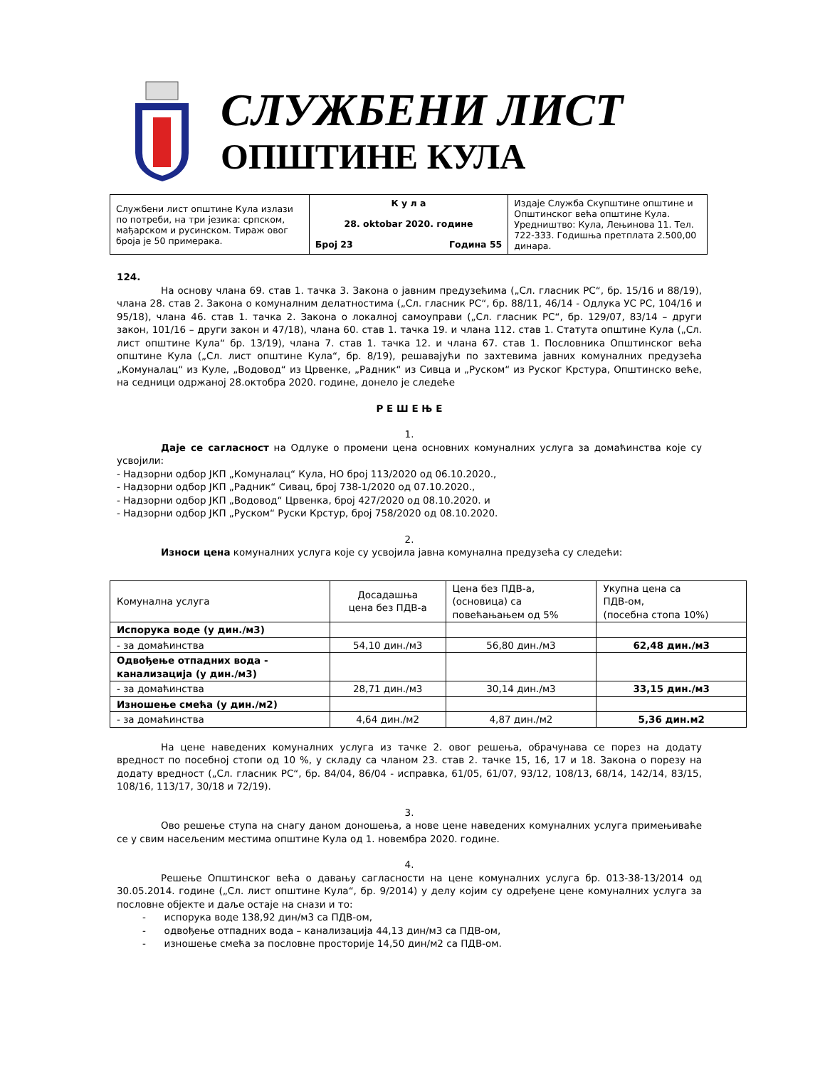СЛУЖБЕНИ ЛИСТ
ОПШТИНЕ КУЛА
| Службени лист општине Кула излази по потреби, на три језика: српском, мађарском и русинском. Тираж овог броја је 50 примерака. | К у л а 28. oktobar 2020. године Број 23 Година 55 | Издаје Служба Скупштине општине и Општинског већа општине Кула. Уредништво: Кула, Лењинова 11. Тел. 722-333. Годишња претплата 2.500,00 динара. |
124.
На основу члана 69. став 1. тачка 3. Закона о јавним предузећима („Сл. гласник РС“, бр. 15/16 и 88/19), члана 28. став 2. Закона о комуналним делатностима („Сл. гласник РС“, бр. 88/11, 46/14 - Одлука УС РС, 104/16 и 95/18), члана 46. став 1. тачка 2. Закона о локалној самоуправи („Сл. гласник РС“, бр. 129/07, 83/14 – други закон, 101/16 – други закон и 47/18), члана 60. став 1. тачка 19. и члана 112. став 1. Статута општине Кула („Сл. лист општине Кула“ бр. 13/19), члана 7. став 1. тачка 12. и члана 67. став 1. Пословника Општинског већа општине Кула („Сл. лист општине Кула“, бр. 8/19), решавајући по захтевима јавних комуналних предузећа „Комуналац“ из Куле, „Водовод“ из Црвенке, „Радник“ из Сивца и „Руском“ из Руског Крстура, Општинско веће, на седници одржаној 28.октобра 2020. године, донело је следеће
Р Е Ш Е Њ Е
1.
Даје се сагласност на Одлуке о промени цена основних комуналних услуга за домаћинства које су усвојили:
- Надзорни одбор ЈКП „Комуналац“ Кула, НО број 113/2020 од 06.10.2020.,
- Надзорни одбор ЈКП „Радник“ Сивац, број 738-1/2020 од 07.10.2020.,
- Надзорни одбор ЈКП „Водовод“ Црвенка, број 427/2020 од 08.10.2020. и
- Надзорни одбор ЈКП „Руском“ Руски Крстур, број 758/2020 од 08.10.2020.
2.
Износи цена комуналних услуга које су усвојила јавна комунална предузећа су следећи:
| Комунална услуга | Досадашња цена без ПДВ-а | Цена без ПДВ-а, (основица) са повећањањем од 5% | Укупна цена са ПДВ-ом, (посебна стопа 10%) |
| --- | --- | --- | --- |
| Испорука воде (у дин./м3) | | | |
| - за домаћинства | 54,10 дин./м3 | 56,80 дин./м3 | 62,48 дин./м3 |
| Одвођење отпадних вода - канализација (у дин./м3) | | | |
| - за домаћинства | 28,71 дин./м3 | 30,14 дин./м3 | 33,15 дин./м3 |
| Изношење смећа (у дин./м2) | | | |
| - за домаћинства | 4,64 дин./м2 | 4,87 дин./м2 | 5,36 дин.м2 |
На цене наведених комуналних услуга из тачке 2. овог решења, обрачунава се порез на додату вредност по посебној стопи од 10 %, у складу са чланом 23. став 2. тачке 15, 16, 17 и 18. Закона о порезу на додату вредност („Сл. гласник РС“, бр. 84/04, 86/04 - исправка, 61/05, 61/07, 93/12, 108/13, 68/14, 142/14, 83/15, 108/16, 113/17, 30/18 и 72/19).
3.
Ово решење ступа на снагу даном доношења, а нове цене наведених комуналних услуга примењиваће се у свим насељеним местима општине Кула од 1. новембра 2020. године.
4.
Решење Општинског већа о давању сагласности на цене комуналних услуга бр. 013-38-13/2014 од 30.05.2014. године („Сл. лист општине Кула“, бр. 9/2014) у делу којим су одређене цене комуналних услуга за пословне објекте и даље остаје на снази и то:
- испорука воде 138,92 дин/м3 са ПДВ-ом,
- одвођење отпадних вода – канализација 44,13 дин/м3 са ПДВ-ом,
- изношење смећа за пословне просторије 14,50 дин/м2 са ПДВ-ом.